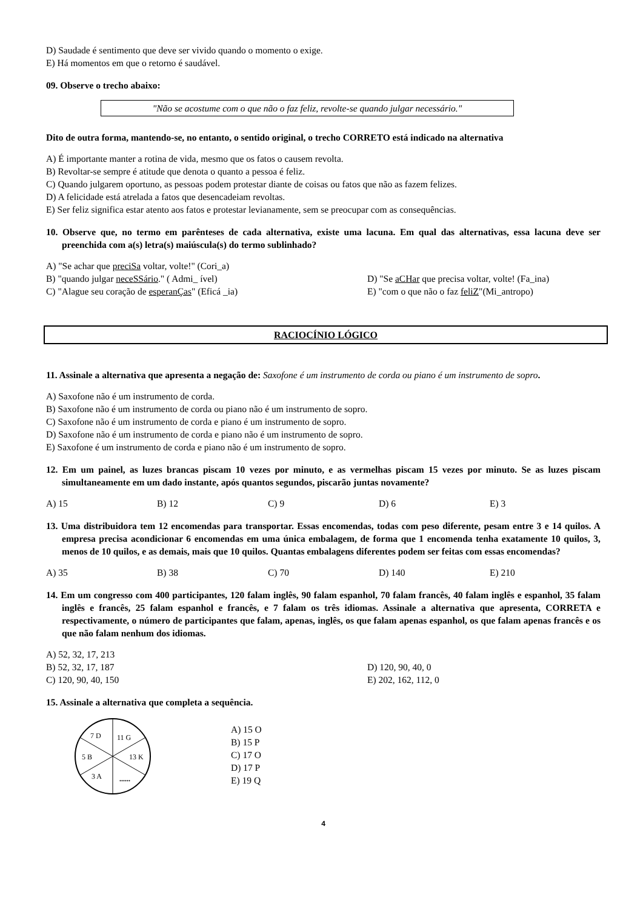D) Saudade é sentimento que deve ser vivido quando o momento o exige.
E) Há momentos em que o retorno é saudável.
09. Observe o trecho abaixo:
"Não se acostume com o que não o faz feliz, revolte-se quando julgar necessário."
Dito de outra forma, mantendo-se, no entanto, o sentido original, o trecho CORRETO está indicado na alternativa
A) É importante manter a rotina de vida, mesmo que os fatos o causem revolta.
B) Revoltar-se sempre é atitude que denota o quanto a pessoa é feliz.
C) Quando julgarem oportuno, as pessoas podem protestar diante de coisas ou fatos que não as fazem felizes.
D) A felicidade está atrelada a fatos que desencadeiam revoltas.
E) Ser feliz significa estar atento aos fatos e protestar levianamente, sem se preocupar com as consequências.
10. Observe que, no termo em parênteses de cada alternativa, existe uma lacuna. Em qual das alternativas, essa lacuna deve ser preenchida com a(s) letra(s) maiúscula(s) do termo sublinhado?
A) "Se achar que preciSa voltar, volte!" (Cori_a)
B) "quando julgar neceSSário." ( Admi_ ível) D) "Se aCHar que precisa voltar, volte! (Fa_ina)
C) "Alague seu coração de esperanÇas" (Eficá _ia) E) "com o que não o faz feliZ"(Mi_antropo)
RACIOCÍNIO LÓGICO
11. Assinale a alternativa que apresenta a negação de: Saxofone é um instrumento de corda ou piano é um instrumento de sopro.
A) Saxofone não é um instrumento de corda.
B) Saxofone não é um instrumento de corda ou piano não é um instrumento de sopro.
C) Saxofone não é um instrumento de corda e piano é um instrumento de sopro.
D) Saxofone não é um instrumento de corda e piano não é um instrumento de sopro.
E) Saxofone é um instrumento de corda e piano não é um instrumento de sopro.
12. Em um painel, as luzes brancas piscam 10 vezes por minuto, e as vermelhas piscam 15 vezes por minuto. Se as luzes piscam simultaneamente em um dado instante, após quantos segundos, piscarão juntas novamente?
A) 15 B) 12 C) 9 D) 6 E) 3
13. Uma distribuidora tem 12 encomendas para transportar. Essas encomendas, todas com peso diferente, pesam entre 3 e 14 quilos. A empresa precisa acondicionar 6 encomendas em uma única embalagem, de forma que 1 encomenda tenha exatamente 10 quilos, 3, menos de 10 quilos, e as demais, mais que 10 quilos. Quantas embalagens diferentes podem ser feitas com essas encomendas?
A) 35 B) 38 C) 70 D) 140 E) 210
14. Em um congresso com 400 participantes, 120 falam inglês, 90 falam espanhol, 70 falam francês, 40 falam inglês e espanhol, 35 falam inglês e francês, 25 falam espanhol e francês, e 7 falam os três idiomas. Assinale a alternativa que apresenta, CORRETA e respectivamente, o número de participantes que falam, apenas, inglês, os que falam apenas espanhol, os que falam apenas francês e os que não falam nenhum dos idiomas.
A) 52, 32, 17, 213
B) 52, 32, 17, 187 D) 120, 90, 40, 0
C) 120, 90, 40, 150 E) 202, 162, 112, 0
15. Assinale a alternativa que completa a sequência.
7 D
11 G
5 B
13 K
3 A
......
A) 15 O
B) 15 P
C) 17 O
D) 17 P
E) 19 Q
4